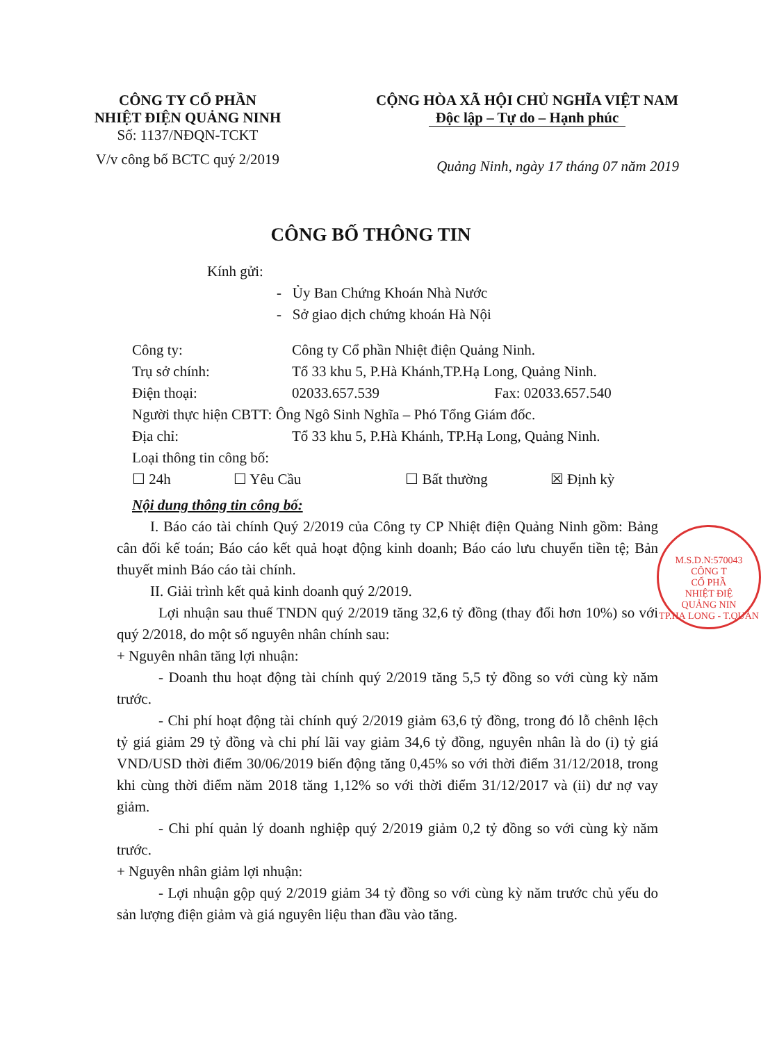CÔNG TY CỔ PHẦN
NHIỆT ĐIỆN QUẢNG NINH
Số: 1137/NĐQN-TCKT
V/v công bố BCTC quý 2/2019
CỘNG HÒA XÃ HỘI CHỦ NGHĨA VIỆT NAM
Độc lập – Tự do – Hạnh phúc
Quảng Ninh, ngày 17 tháng 07 năm 2019
CÔNG BỐ THÔNG TIN
Kính gửi:
- Ủy Ban Chứng Khoán Nhà Nước
- Sở giao dịch chứng khoán Hà Nội
Công ty:
Công ty Cổ phần Nhiệt điện Quảng Ninh.
Trụ sở chính:
Tổ 33 khu 5, P.Hà Khánh,TP.Hạ Long, Quảng Ninh.
Điện thoại:
02033.657.539 Fax: 02033.657.540
Người thực hiện CBTT: Ông Ngô Sinh Nghĩa – Phó Tổng Giám đốc.
Địa chỉ:
Tổ 33 khu 5, P.Hà Khánh, TP.Hạ Long, Quảng Ninh.
Loại thông tin công bố:
☐ 24h ☐ Yêu Cầu ☐ Bất thường ☒ Định kỳ
Nội dung thông tin công bố:
I. Báo cáo tài chính Quý 2/2019 của Công ty CP Nhiệt điện Quảng Ninh gồm: Bảng cân đối kế toán; Báo cáo kết quả hoạt động kinh doanh; Báo cáo lưu chuyển tiền tệ; Bản thuyết minh Báo cáo tài chính.
II. Giải trình kết quả kinh doanh quý 2/2019.
Lợi nhuận sau thuế TNDN quý 2/2019 tăng 32,6 tỷ đồng (thay đổi hơn 10%) so với quý 2/2018, do một số nguyên nhân chính sau:
+ Nguyên nhân tăng lợi nhuận:
- Doanh thu hoạt động tài chính quý 2/2019 tăng 5,5 tỷ đồng so với cùng kỳ năm trước.
- Chi phí hoạt động tài chính quý 2/2019 giảm 63,6 tỷ đồng, trong đó lỗ chênh lệch tỷ giá giảm 29 tỷ đồng và chi phí lãi vay giảm 34,6 tỷ đồng, nguyên nhân là do (i) tỷ giá VND/USD thời điểm 30/06/2019 biến động tăng 0,45% so với thời điểm 31/12/2018, trong khi cùng thời điểm năm 2018 tăng 1,12% so với thời điểm 31/12/2017 và (ii) dư nợ vay giảm.
- Chi phí quản lý doanh nghiệp quý 2/2019 giảm 0,2 tỷ đồng so với cùng kỳ năm trước.
+ Nguyên nhân giảm lợi nhuận:
- Lợi nhuận gộp quý 2/2019 giảm 34 tỷ đồng so với cùng kỳ năm trước chủ yếu do sản lượng điện giảm và giá nguyên liệu than đầu vào tăng.
M.S.D.N:570043
CÔNG T
CỔ PHẦ
NHIỆT ĐIỆ
QUẢNG NIN
TP.HẠ LONG - T.QUẢN